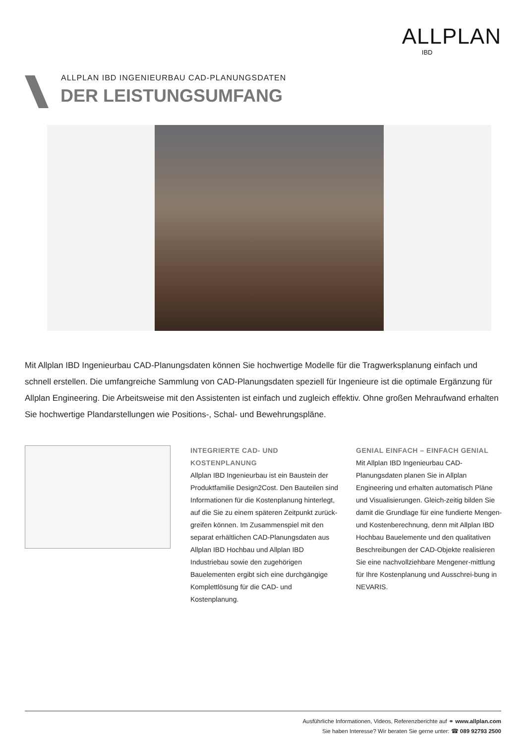ALLPLAN
IBD
ALLPLAN IBD INGENIEURBAU CAD-PLANUNGSDATEN
DER LEISTUNGSUMFANG
Mit Allplan IBD Ingenieurbau CAD-Planungsdaten können Sie hochwertige Modelle für die Tragwerksplanung einfach und schnell erstellen. Die umfangreiche Sammlung von CAD-Planungsdaten speziell für Ingenieure ist die optimale Ergänzung für Allplan Engineering. Die Arbeitsweise mit den Assistenten ist einfach und zugleich effektiv. Ohne großen Mehraufwand erhalten Sie hochwertige Plandarstellungen wie Positions-, Schal- und Bewehrungspläne.
INTEGRIERTE CAD- UND
KOSTENPLANUNG
Allplan IBD Ingenieurbau ist ein Baustein der Produktfamilie Design2Cost. Den Bauteilen sind Informationen für die Kostenplanung hinterlegt, auf die Sie zu einem späteren Zeitpunkt zurück-greifen können. Im Zusammenspiel mit den separat erhältlichen CAD-Planungsdaten aus Allplan IBD Hochbau und Allplan IBD Industriebau sowie den zugehörigen Bauelementen ergibt sich eine durchgängige Komplettlösung für die CAD- und Kostenplanung.
GENIAL EINFACH – EINFACH GENIAL
Mit Allplan IBD Ingenieurbau CAD-Planungsdaten planen Sie in Allplan Engineering und erhalten automatisch Pläne und Visualisierungen. Gleich-zeitig bilden Sie damit die Grundlage für eine fundierte Mengen- und Kostenberechnung, denn mit Allplan IBD Hochbau Bauelemente und den qualitativen Beschreibungen der CAD-Objekte realisieren Sie eine nachvollziehbare Mengener-mittlung für Ihre Kostenplanung und Ausschrei-bung in NEVARIS.
Ausführliche Informationen, Videos, Referenzberichte auf ⚭ www.allplan.com
Sie haben Interesse? Wir beraten Sie gerne unter: ☎ 089 92793 2500